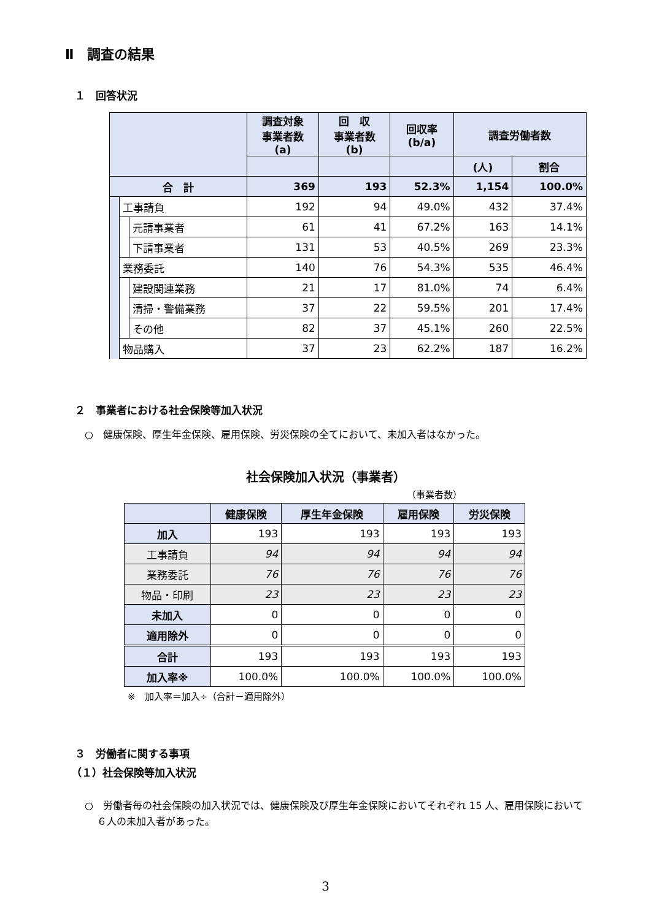Ⅱ　調査の結果
１　回答状況
| | | | 調査対象 事業者数 (a) | 回 収 事業者数 (b) | 回収率 (b/a) | 調査労働者数 | |
| --- | --- | --- | --- | --- | --- | --- | --- |
| | | | | | | (人) | 割合 |
| 合 計 | | | 369 | 193 | 52.3% | 1,154 | 100.0% |
| | 工事請負 | | 192 | 94 | 49.0% | 432 | 37.4% |
| | | 元請事業者 | 61 | 41 | 67.2% | 163 | 14.1% |
| | | 下請事業者 | 131 | 53 | 40.5% | 269 | 23.3% |
| | 業務委託 | | 140 | 76 | 54.3% | 535 | 46.4% |
| | | 建設関連業務 | 21 | 17 | 81.0% | 74 | 6.4% |
| | | 清掃・警備業務 | 37 | 22 | 59.5% | 201 | 17.4% |
| | | その他 | 82 | 37 | 45.1% | 260 | 22.5% |
| | 物品購入 | | 37 | 23 | 62.2% | 187 | 16.2% |
２　事業者における社会保険等加入状況
○　健康保険、厚生年金保険、雇用保険、労災保険の全てにおいて、未加入者はなかった。
社会保険加入状況（事業者）
（事業者数）
| | 健康保険 | 厚生年金保険 | 雇用保険 | 労災保険 |
| --- | --- | --- | --- | --- |
| 加入 | 193 | 193 | 193 | 193 |
| 工事請負 | 94 | 94 | 94 | 94 |
| 業務委託 | 76 | 76 | 76 | 76 |
| 物品・印刷 | 23 | 23 | 23 | 23 |
| 未加入 | 0 | 0 | 0 | 0 |
| 適用除外 | 0 | 0 | 0 | 0 |
| 合計 | 193 | 193 | 193 | 193 |
| 加入率※ | 100.0% | 100.0% | 100.0% | 100.0% |
※　加入率＝加入÷（合計－適用除外）
３　労働者に関する事項
（１）社会保険等加入状況
○　労働者毎の社会保険の加入状況では、健康保険及び厚生年金保険においてそれぞれ 15 人、雇用保険において６人の未加入者があった。
3